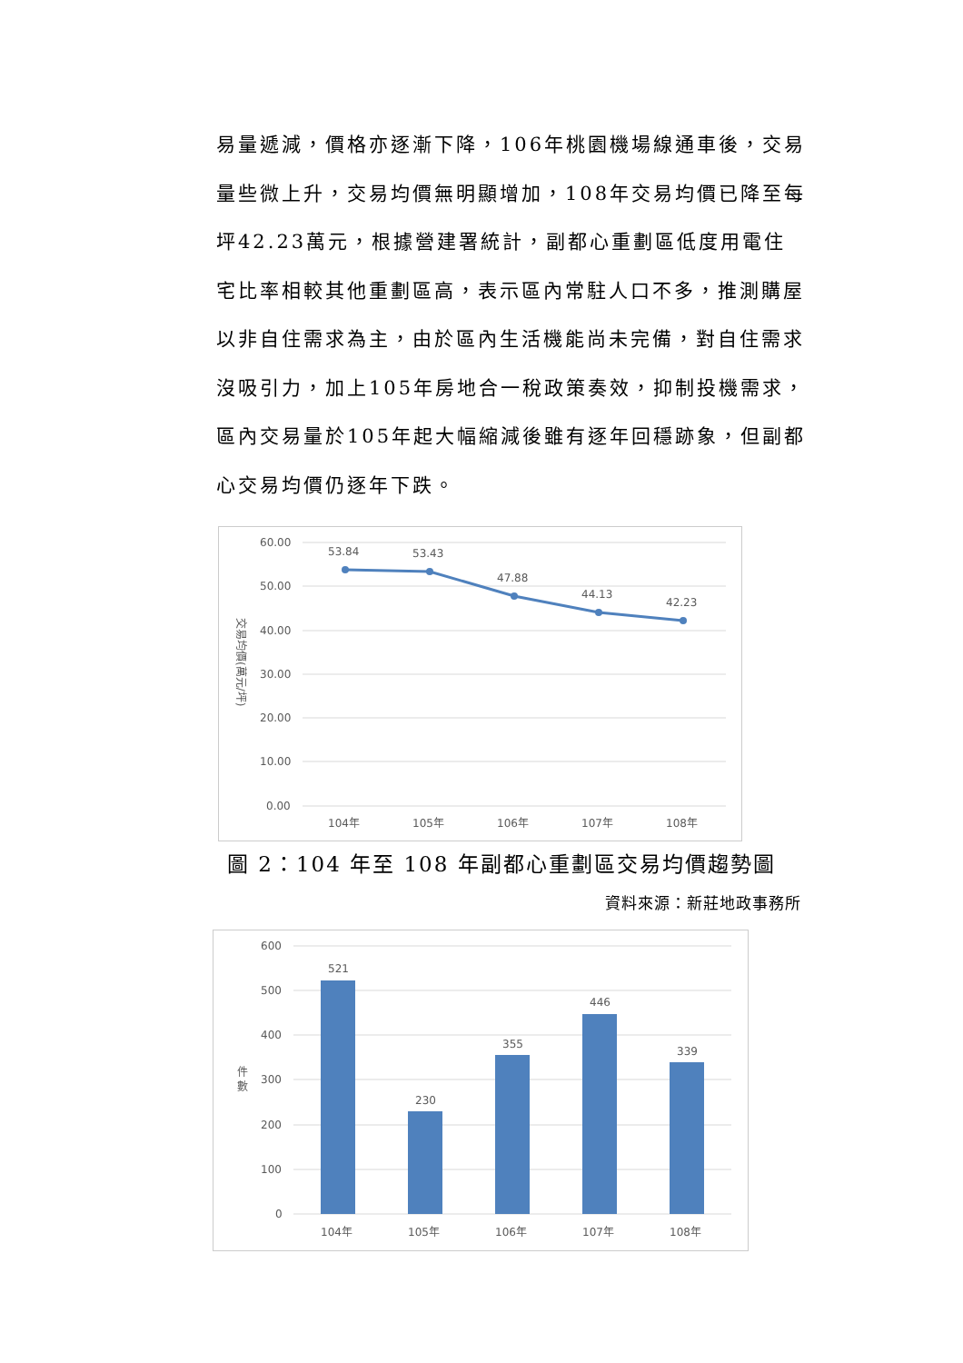易量遞減，價格亦逐漸下降，106年桃園機場線通車後，交易量些微上升，交易均價無明顯增加，108年交易均價已降至每坪42.23萬元，根據營建署統計，副都心重劃區低度用電住宅比率相較其他重劃區高，表示區內常駐人口不多，推測購屋以非自住需求為主，由於區內生活機能尚未完備，對自住需求沒吸引力，加上105年房地合一稅政策奏效，抑制投機需求，區內交易量於105年起大幅縮減後雖有逐年回穩跡象，但副都心交易均價仍逐年下跌。
60.00
50.00
40.00
30.00
20.00
10.00
0.00
交易均價(萬元/坪)
53.84
53.43
47.88
44.13
42.23
104年
105年
106年
107年
108年
圖 2：104 年至 108 年副都心重劃區交易均價趨勢圖
資料來源：新莊地政事務所
600
500
400
300
200
100
0
件
數
521
230
355
446
339
104年
105年
106年
107年
108年